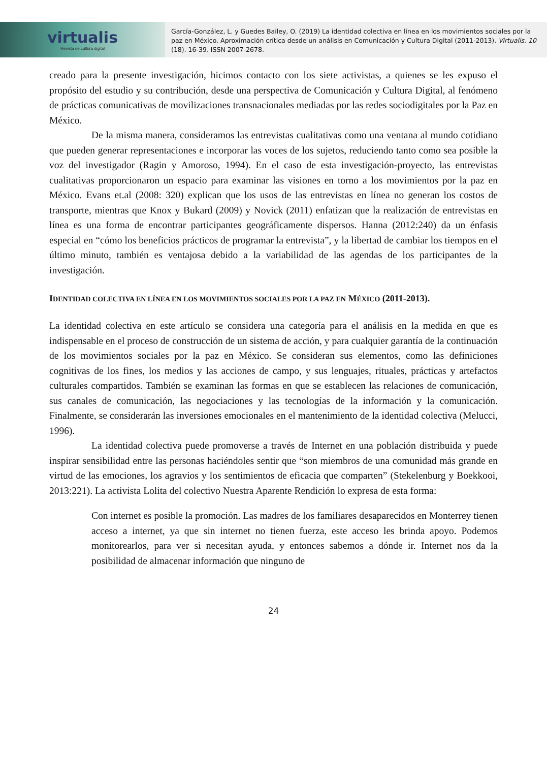virtualis
Revista de cultura digital
García-González, L. y Guedes Bailey, O. (2019) La identidad colectiva en línea en los movimientos sociales por la paz en México. Aproximación crítica desde un análisis en Comunicación y Cultura Digital (2011-2013). Virtualis. 10 (18). 16-39. ISSN 2007-2678.
creado para la presente investigación, hicimos contacto con los siete activistas, a quienes se les expuso el propósito del estudio y su contribución, desde una perspectiva de Comunicación y Cultura Digital, al fenómeno de prácticas comunicativas de movilizaciones transnacionales mediadas por las redes sociodigitales por la Paz en México.
De la misma manera, consideramos las entrevistas cualitativas como una ventana al mundo cotidiano que pueden generar representaciones e incorporar las voces de los sujetos, reduciendo tanto como sea posible la voz del investigador (Ragin y Amoroso, 1994). En el caso de esta investigación-proyecto, las entrevistas cualitativas proporcionaron un espacio para examinar las visiones en torno a los movimientos por la paz en México. Evans et.al (2008: 320) explican que los usos de las entrevistas en línea no generan los costos de transporte, mientras que Knox y Bukard (2009) y Novick (2011) enfatizan que la realización de entrevistas en línea es una forma de encontrar participantes geográficamente dispersos. Hanna (2012:240) da un énfasis especial en “cómo los beneficios prácticos de programar la entrevista”, y la libertad de cambiar los tiempos en el último minuto, también es ventajosa debido a la variabilidad de las agendas de los participantes de la investigación.
IDENTIDAD COLECTIVA EN LÍNEA EN LOS MOVIMIENTOS SOCIALES POR LA PAZ EN MÉXICO (2011-2013).
La identidad colectiva en este artículo se considera una categoría para el análisis en la medida en que es indispensable en el proceso de construcción de un sistema de acción, y para cualquier garantía de la continuación de los movimientos sociales por la paz en México. Se consideran sus elementos, como las definiciones cognitivas de los fines, los medios y las acciones de campo, y sus lenguajes, rituales, prácticas y artefactos culturales compartidos. También se examinan las formas en que se establecen las relaciones de comunicación, sus canales de comunicación, las negociaciones y las tecnologías de la información y la comunicación. Finalmente, se considerarán las inversiones emocionales en el mantenimiento de la identidad colectiva (Melucci, 1996).
La identidad colectiva puede promoverse a través de Internet en una población distribuida y puede inspirar sensibilidad entre las personas haciéndoles sentir que “son miembros de una comunidad más grande en virtud de las emociones, los agravios y los sentimientos de eficacia que comparten” (Stekelenburg y Boekkooi, 2013:221). La activista Lolita del colectivo Nuestra Aparente Rendición lo expresa de esta forma:
Con internet es posible la promoción. Las madres de los familiares desaparecidos en Monterrey tienen acceso a internet, ya que sin internet no tienen fuerza, este acceso les brinda apoyo. Podemos monitorearlos, para ver si necesitan ayuda, y entonces sabemos a dónde ir. Internet nos da la posibilidad de almacenar información que ninguno de
24